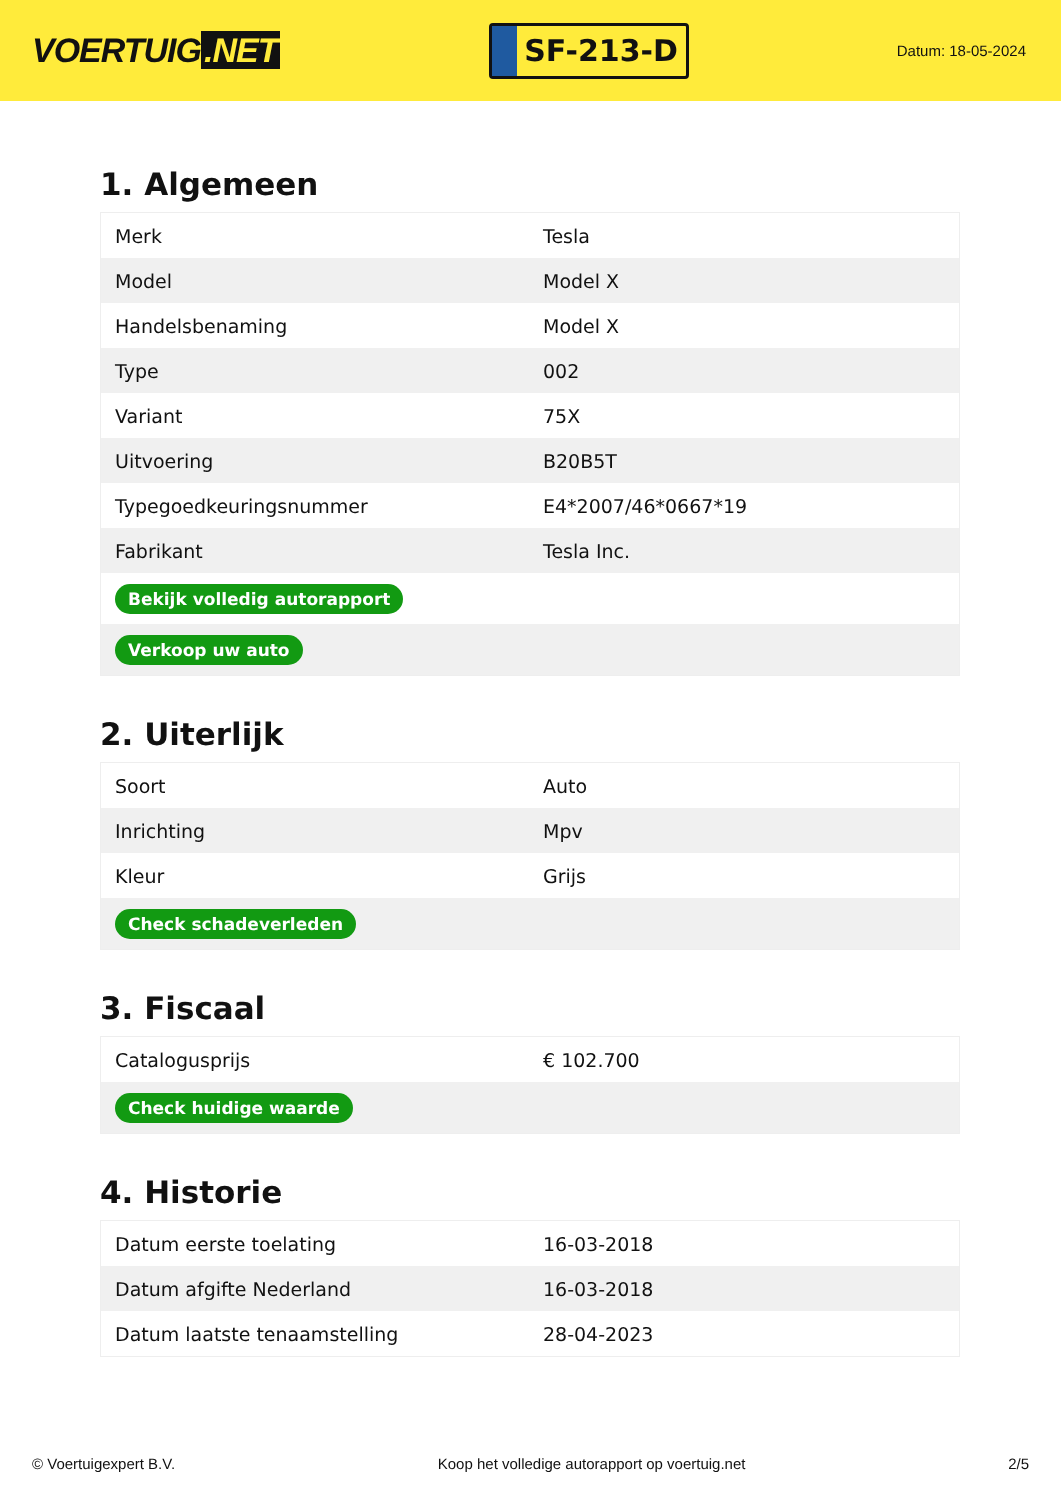VOERTUIG.NET
SF-213-D
Datum: 18-05-2024
1. Algemeen
| Merk | Tesla |
| Model | Model X |
| Handelsbenaming | Model X |
| Type | 002 |
| Variant | 75X |
| Uitvoering | B20B5T |
| Typegoedkeuringsnummer | E4*2007/46*0667*19 |
| Fabrikant | Tesla Inc. |
| Bekijk volledig autorapport | |
| Verkoop uw auto | |
2. Uiterlijk
| Soort | Auto |
| Inrichting | Mpv |
| Kleur | Grijs |
| Check schadeverleden | |
3. Fiscaal
| Catalogusprijs | € 102.700 |
| Check huidige waarde | |
4. Historie
| Datum eerste toelating | 16-03-2018 |
| Datum afgifte Nederland | 16-03-2018 |
| Datum laatste tenaamstelling | 28-04-2023 |
© Voertuigexpert B.V. Koop het volledige autorapport op voertuig.net 2/5